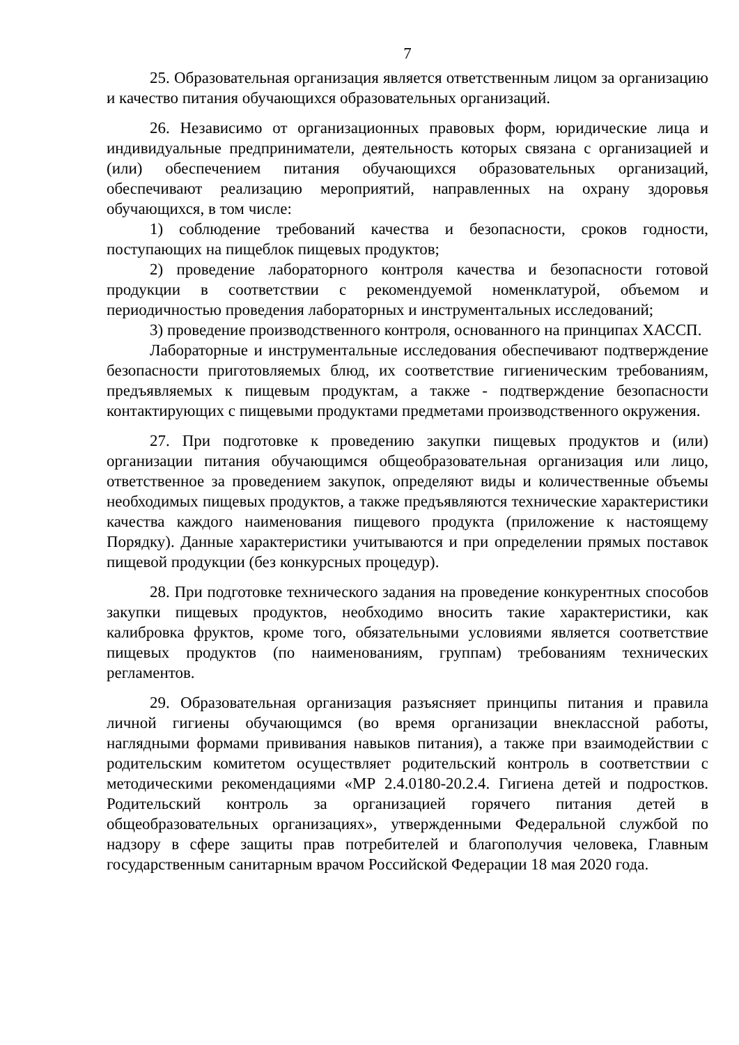7
25. Образовательная организация является ответственным лицом за организацию и качество питания обучающихся образовательных организаций.
26. Независимо от организационных правовых форм, юридические лица и индивидуальные предприниматели, деятельность которых связана с организацией и (или) обеспечением питания обучающихся образовательных организаций, обеспечивают реализацию мероприятий, направленных на охрану здоровья обучающихся, в том числе:
1) соблюдение требований качества и безопасности, сроков годности, поступающих на пищеблок пищевых продуктов;
2) проведение лабораторного контроля качества и безопасности готовой продукции в соответствии с рекомендуемой номенклатурой, объемом и периодичностью проведения лабораторных и инструментальных исследований;
3) проведение производственного контроля, основанного на принципах ХАССП.
Лабораторные и инструментальные исследования обеспечивают подтверждение безопасности приготовляемых блюд, их соответствие гигиеническим требованиям, предъявляемых к пищевым продуктам, а также - подтверждение безопасности контактирующих с пищевыми продуктами предметами производственного окружения.
27. При подготовке к проведению закупки пищевых продуктов и (или) организации питания обучающимся общеобразовательная организация или лицо, ответственное за проведением закупок, определяют виды и количественные объемы необходимых пищевых продуктов, а также предъявляются технические характеристики качества каждого наименования пищевого продукта (приложение к настоящему Порядку). Данные характеристики учитываются и при определении прямых поставок пищевой продукции (без конкурсных процедур).
28. При подготовке технического задания на проведение конкурентных способов закупки пищевых продуктов, необходимо вносить такие характеристики, как калибровка фруктов, кроме того, обязательными условиями является соответствие пищевых продуктов (по наименованиям, группам) требованиям технических регламентов.
29. Образовательная организация разъясняет принципы питания и правила личной гигиены обучающимся (во время организации внеклассной работы, наглядными формами прививания навыков питания), а также при взаимодействии с родительским комитетом осуществляет родительский контроль в соответствии с методическими рекомендациями «МР 2.4.0180-20.2.4. Гигиена детей и подростков. Родительский контроль за организацией горячего питания детей в общеобразовательных организациях», утвержденными Федеральной службой по надзору в сфере защиты прав потребителей и благополучия человека, Главным государственным санитарным врачом Российской Федерации 18 мая 2020 года.